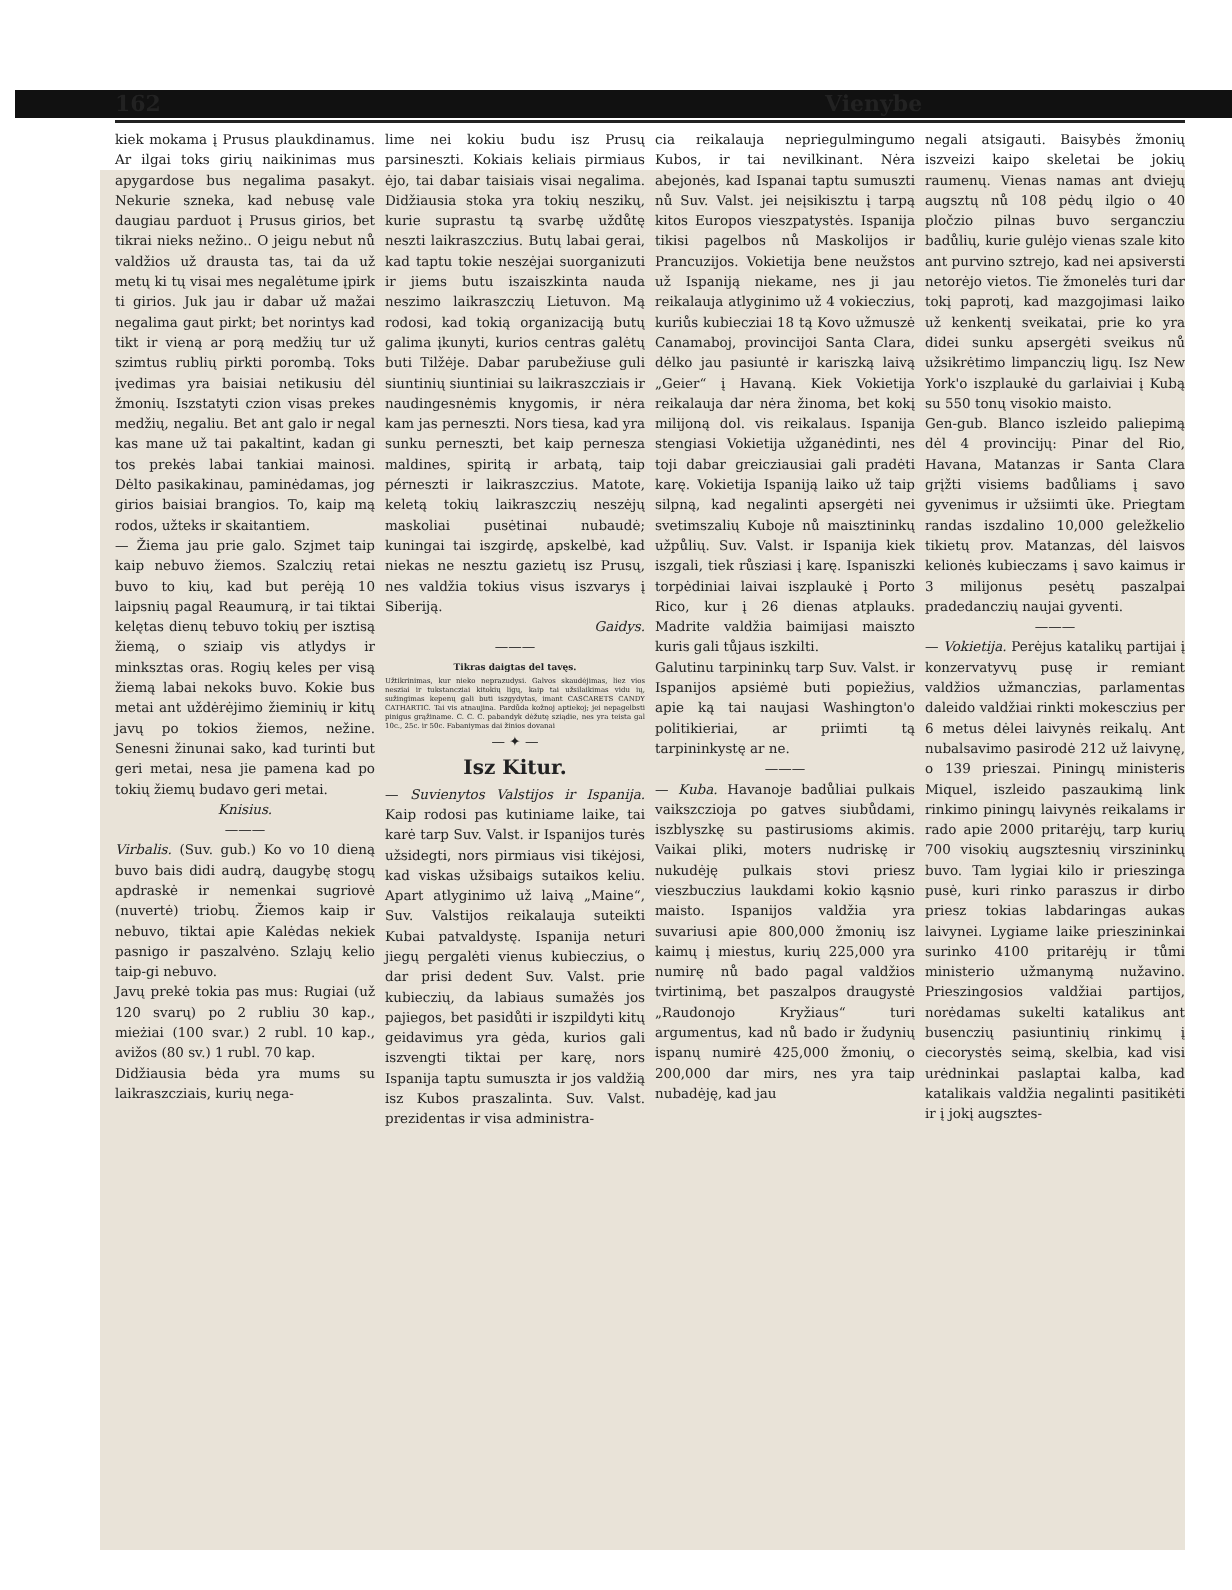162 Vienybe
kiek mokama į Prusus plaukdinamus. Ar ilgai toks girių naikinimas mus apygardose bus negalima pasakyt. Nekurie szneka, kad nebusę vale daugiau parduot į Prusus girios, bet tikrai nieks nežino.. O jeigu nebut nů valdžios už drausta tas, tai da už metų ki tų visai mes negalėtume įpirk ti girios. Juk jau ir dabar už mažai negalima gaut pirkt; bet norintys kad tikt ir vieną ar porą medžių tur už szimtus rublių pirkti porombą. Toks įvedimas yra baisiai netikusiu dėl žmonių. Iszstatyti czion visas prekes medžių, negaliu. Bet ant galo ir negal kas mane už tai pakaltint, kadan gi tos prekės labai tankiai mainosi. Dėlto pasikakinau, paminėdamas, jog girios baisiai brangios. To, kaip mą rodos, užteks ir skaitantiem.
— Žiema jau prie galo. Szjmet taip kaip nebuvo žiemos. Szalczių retai buvo to kių, kad but perėją 10 laipsnių pagal Reaumurą, ir tai tiktai kelętas dienų tebuvo tokių per isztisą žiemą, o sziaip vis atlydys ir minksztas oras. Rogių keles per visą žiemą labai nekoks buvo. Kokie bus metai ant uždėrėjimo žieminių ir kitų javų po tokios žiemos, nežine. Senesni žinunai sako, kad turinti but geri metai, nesa jie pamena kad po tokių žiemų budavo geri metai.
Knisius.
———
Virbalis. (Suv. gub.) Ko vo 10 dieną buvo bais didi audrą, daugybę stogų apdraskė ir nemenkai sugriovė (nuvertė) triobų. Žiemos kaip ir nebuvo, tiktai apie Kalėdas nekiek pasnigo ir paszalvėno. Szlajų kelio taip-gi nebuvo.
Javų prekė tokia pas mus: Rugiai (už 120 svarų) po 2 rubliu 30 kap., mieżiai (100 svar.) 2 rubl. 10 kap., avižos (80 sv.) 1 rubl. 70 kap.
Didžiausia bėda yra mums su laikraszcziais, kurių nega-
lime nei kokiu budu isz Prusų parsineszti. Kokiais keliais pirmiaus ėjo, tai dabar taisiais visai negalima. Didžiausia stoka yra tokių neszikų, kurie suprastu tą svarbę uždůtę neszti laikraszczius. Butų labai gerai, kad taptu tokie neszėjai suorganizuti ir jiems butu iszaiszkinta nauda neszimo laikraszczių Lietuvon. Mą rodosi, kad tokią organizaciją butų galima įkunyti, kurios centras galėtų buti Tilžėje. Dabar parubežiuse guli siuntinių siuntiniai su laikraszcziais ir naudingesnėmis knygomis, ir nėra kam jas perneszti. Nors tiesa, kad yra sunku perneszti, bet kaip pernesza maldines, spiritą ir arbatą, taip pérneszti ir laikraszczius. Matote, keletą tokių laikraszczių neszėjų maskoliai pusėtinai nubaudė; kuningai tai iszgirdę, apskelbė, kad niekas ne nesztu gazietų isz Prusų, nes valdžia tokius visus iszvarys į Siberiją.
Gaidys.
———
Tikras daigtas del tavęs.
Užtikrinimas, kur nieko neprazudysi. Galvos skaudėjimas, liez vios nesziai ir tukstancziai kitokių ligų, kaip tai užsilaikimas vidu ių, sužingimas kepenų gali buti iszgydytas, imant CASCARETS CANDY CATHARTIC. Tai vis atnaujina. Pardůda kožnoj aptiekoj; jei nepagelbsti pinigus grąžiname. C. C. C. pabandyk dėžutę sziądie, nes yra teista gal 10c., 25c. ir 50c. Fabaniymas dai žinios dovanai
— ✦ —
Isz Kitur.
— Suvienytos Valstijos ir Ispanija. Kaip rodosi pas kutiniame laike, tai karė tarp Suv. Valst. ir Ispanijos turės užsidegti, nors pirmiaus visi tikėjosi, kad viskas užsibaigs sutaikos keliu. Apart atlyginimo už laivą „Maine“, Suv. Valstijos reikalauja suteikti Kubai patvaldystę. Ispanija neturi jiegų pergalėti vienus kubieczius, o dar prisi dedent Suv. Valst. prie kubieczių, da labiaus sumažės jos pajiegos, bet pasidůti ir iszpildyti kitų geidavimus yra gėda, kurios gali iszvengti tiktai per karę, nors Ispanija taptu sumuszta ir jos valdžią isz Kubos praszalinta. Suv. Valst. prezidentas ir visa administra-
cia reikalauja nepriegulmingumo Kubos, ir tai nevilkinant. Nėra abejonės, kad Ispanai taptu sumuszti nů Suv. Valst. jei neįsikisztu į tarpą kitos Europos vieszpatystės. Ispanija tikisi pagelbos nů Maskolijos ir Prancuzijos. Vokietija bene neužstos už Ispaniją niekame, nes ji jau reikalauja atlyginimo už 4 vokieczius, kuriůs kubiecziai 18 tą Kovo užmuszė Canamaboj, provincijoi Santa Clara, dėlko jau pasiuntė ir kariszką laivą „Geier“ į Havaną. Kiek Vokietija reikalauja dar nėra žinoma, bet kokį milijoną dol. vis reikalaus. Ispanija stengiasi Vokietija užganėdinti, nes toji dabar greicziausiai gali pradėti karę. Vokietija Ispaniją laiko už taip silpną, kad negalinti apsergėti nei svetimszalių Kuboje nů maisztininkų užpůlių. Suv. Valst. ir Ispanija kiek iszgali, tiek růsziasi į karę. Ispaniszki torpėdiniai laivai iszplaukė į Porto Rico, kur į 26 dienas atplauks. Madrite valdžia baimijasi maiszto kuris gali tůjaus iszkilti.
Galutinu tarpininkų tarp Suv. Valst. ir Ispanijos apsiėmė buti popiežius, apie ką tai naujasi Washington'o politikieriai, ar priimti tą tarpininkystę ar ne.
———
— Kuba. Havanoje badůliai pulkais vaikszczioja po gatves siubůdami, iszblyszkę su pastirusioms akimis. Vaikai pliki, moters nudriskę ir nukudėję pulkais stovi priesz vieszbuczius laukdami kokio kąsnio maisto. Ispanijos valdžia yra suvariusi apie 800,000 žmonių isz kaimų į miestus, kurių 225,000 yra numirę nů bado pagal valdžios tvirtinimą, bet paszalpos draugystė „Raudonojo Kryžiaus“ turi argumentus, kad nů bado ir žudynių ispanų numirė 425,000 žmonių, o 200,000 dar mirs, nes yra taip nubadėję, kad jau
negali atsigauti. Baisybės žmonių iszveizi kaipo skeletai be jokių raumenų. Vienas namas ant dviejų augsztų nů 108 pėdų ilgio o 40 pločzio pilnas buvo sergancziu badůlių, kurie gulėjo vienas szale kito ant purvino sztrejo, kad nei apsiversti netorėjo vietos. Tie žmonelės turi dar tokį paprotį, kad mazgojimasi laiko už kenkentį sveikatai, prie ko yra didei sunku apsergėti sveikus nů užsikrėtimo limpanczių ligų. Isz New York'o iszplaukė du garlaiviai į Kubą su 550 tonų visokio maisto.
Gen-gub. Blanco iszleido paliepimą dėl 4 provincijų: Pinar del Rio, Havana, Matanzas ir Santa Clara grįžti visiems badůliams į savo gyvenimus ir užsiimti ūke. Priegtam randas iszdalino 10,000 geležkelio tikietų prov. Matanzas, dėl laisvos kelionės kubieczams į savo kaimus ir 3 milijonus pesėtų paszalpai pradedanczių naujai gyventi.
———
— Vokietija. Perėjus katalikų partijai į konzervatyvų pusę ir remiant valdžios užmanczias, parlamentas daleido valdžiai rinkti mokesczius per 6 metus dėlei laivynės reikalų. Ant nubalsavimo pasirodė 212 už laivynę, o 139 prieszai. Piningų ministeris Miquel, iszleido paszaukimą link rinkimo piningų laivynės reikalams ir rado apie 2000 pritarėjų, tarp kurių 700 visokių augsztesnių virszininkų buvo. Tam lygiai kilo ir prieszinga pusė, kuri rinko paraszus ir dirbo priesz tokias labdaringas aukas laivynei. Lygiame laike prieszininkai surinko 4100 pritarėjų ir tůmi ministerio užmanymą nužavino. Prieszingosios valdžiai partijos, norėdamas sukelti katalikus ant busenczių pasiuntinių rinkimų į ciecorystės seimą, skelbia, kad visi urėdninkai paslaptai kalba, kad katalikais valdžia negalinti pasitikėti ir į jokį augsztes-